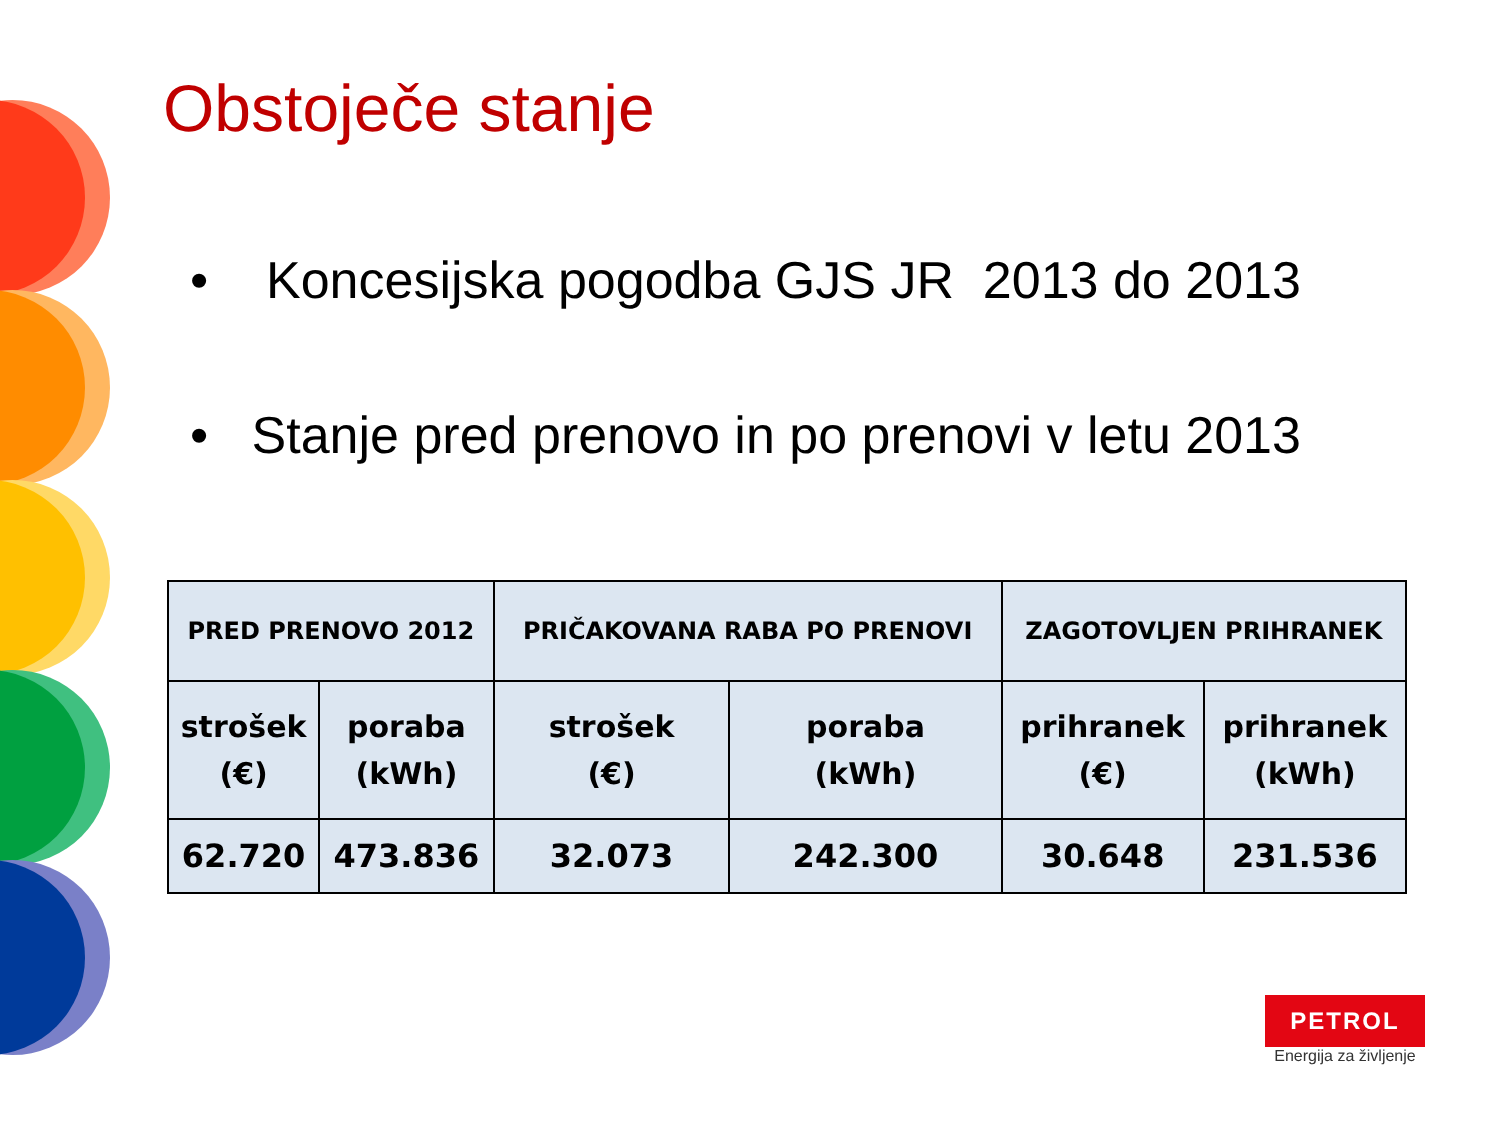Obstoječe stanje
• Koncesijska pogodba GJS JR 2013 do 2013
• Stanje pred prenovo in po prenovi v letu 2013
| PRED PRENOVO 2012 | | PRIČAKOVANA RABA PO PRENOVI | | ZAGOTOVLJEN PRIHRANEK | |
| --- | --- | --- | --- | --- | --- |
| strošek (€) | poraba (kWh) | strošek (€) | poraba (kWh) | prihranek (€) | prihranek (kWh) |
| 62.720 | 473.836 | 32.073 | 242.300 | 30.648 | 231.536 |
PETROL
Energija za življenje